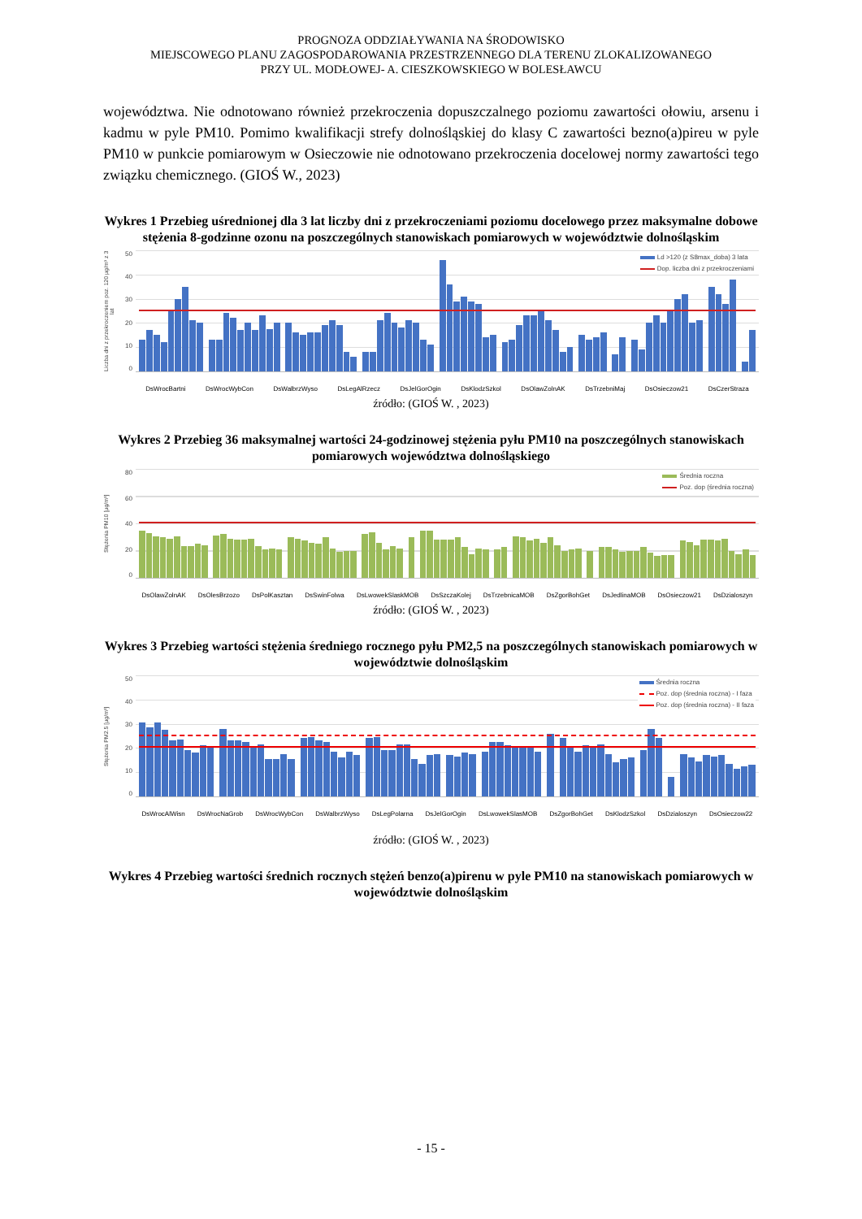PROGNOZA ODDZIAŁYWANIA NA ŚRODOWISKO
MIEJSCOWEGO PLANU ZAGOSPODAROWANIA PRZESTRZENNEGO DLA TERENU ZLOKALIZOWANEGO
PRZY UL. MODŁOWEJ- A. CIESZKOWSKIEGO W BOLESŁAWCU
województwa. Nie odnotowano również przekroczenia dopuszczalnego poziomu zawartości ołowiu, arsenu i kadmu w pyle PM10. Pomimo kwalifikacji strefy dolnośląskiej do klasy C zawartości bezno(a)pireu w pyle PM10 w punkcie pomiarowym w Osieczowie nie odnotowano przekroczenia docelowej normy zawartości tego związku chemicznego. (GIOŚ W., 2023)
Wykres 1 Przebieg uśrednionej dla 3 lat liczby dni z przekroczeniami poziomu docelowego przez maksymalne dobowe stężenia 8-godzinne ozonu na poszczególnych stanowiskach pomiarowych w województwie dolnośląskim
Liczba dni z przekroczeniem poz. 120 µg/m³ z 3 lat
50
40
30
20
10
0
Ld >120 (z S8max_doba) 3 lata
Dop. liczba dni z przekroczeniami
DsWrocBartni DsWrocWybCon DsWalbrzWyso DsLegAlRzecz DsJelGorOgin DsKlodzSzkol DsOlawZolnAK DsTrzebniMaj DsOsieczow21 DsCzerStraza
źródło: (GIOŚ W. , 2023)
Wykres 2 Przebieg 36 maksymalnej wartości 24-godzinowej stężenia pyłu PM10 na poszczególnych stanowiskach pomiarowych województwa dolnośląskiego
Stężenia PM10 [µg/m³]
80
60
40
20
0
Średnia roczna
Poz. dop (średnia roczna)
DsOlawZolnAK DsOlesBrzozo DsPolKasztan DsSwinFolwa DsLwowekSlaskMOB DsSzczaKolej DsTrzebnicaMOB DsZgorBohGet DsJedlinaMOB DsOsieczow21 DsDzialoszyn
źródło: (GIOŚ W. , 2023)
Wykres 3 Przebieg wartości stężenia średniego rocznego pyłu PM2,5 na poszczególnych stanowiskach pomiarowych w województwie dolnośląskim
Stężenia PM2.5 [µg/m³]
50
40
30
20
10
0
Średnia roczna
Poz. dop (średnia roczna) - I faza
Poz. dop (średnia roczna) - II faza
DsWrocAlWisn DsWrocNaGrob DsWrocWybCon DsWalbrzWyso DsLegPolarna DsJelGorOgin DsLwowekSlasMOB DsZgorBohGet DsKlodzSzkol DsDzialoszyn DsOsieczow22
źródło: (GIOŚ W. , 2023)
Wykres 4 Przebieg wartości średnich rocznych stężeń benzo(a)pirenu w pyle PM10 na stanowiskach pomiarowych w województwie dolnośląskim
- 15 -